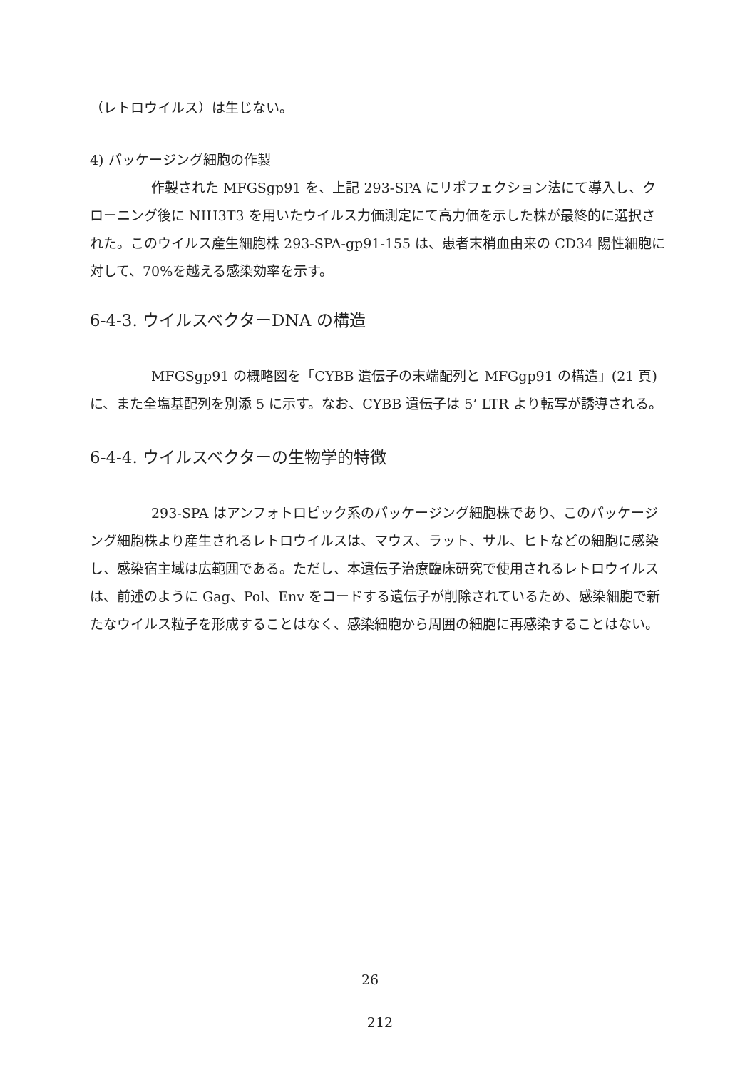（レトロウイルス）は生じない。
4) パッケージング細胞の作製
作製された MFGSgp91 を、上記 293-SPA にリポフェクション法にて導入し、クローニング後に NIH3T3 を用いたウイルス力価測定にて高力価を示した株が最終的に選択された。このウイルス産生細胞株 293-SPA-gp91-155 は、患者末梢血由来の CD34 陽性細胞に対して、70%を越える感染効率を示す。
6-4-3. ウイルスベクターDNA の構造
MFGSgp91 の概略図を「CYBB 遺伝子の末端配列と MFGgp91 の構造」(21 頁)に、また全塩基配列を別添 5 に示す。なお、CYBB 遺伝子は 5’ LTR より転写が誘導される。
6-4-4. ウイルスベクターの生物学的特徴
293-SPA はアンフォトロピック系のパッケージング細胞株であり、このパッケージング細胞株より産生されるレトロウイルスは、マウス、ラット、サル、ヒトなどの細胞に感染し、感染宿主域は広範囲である。ただし、本遺伝子治療臨床研究で使用されるレトロウイルスは、前述のように Gag、Pol、Env をコードする遺伝子が削除されているため、感染細胞で新たなウイルス粒子を形成することはなく、感染細胞から周囲の細胞に再感染することはない。
26
212